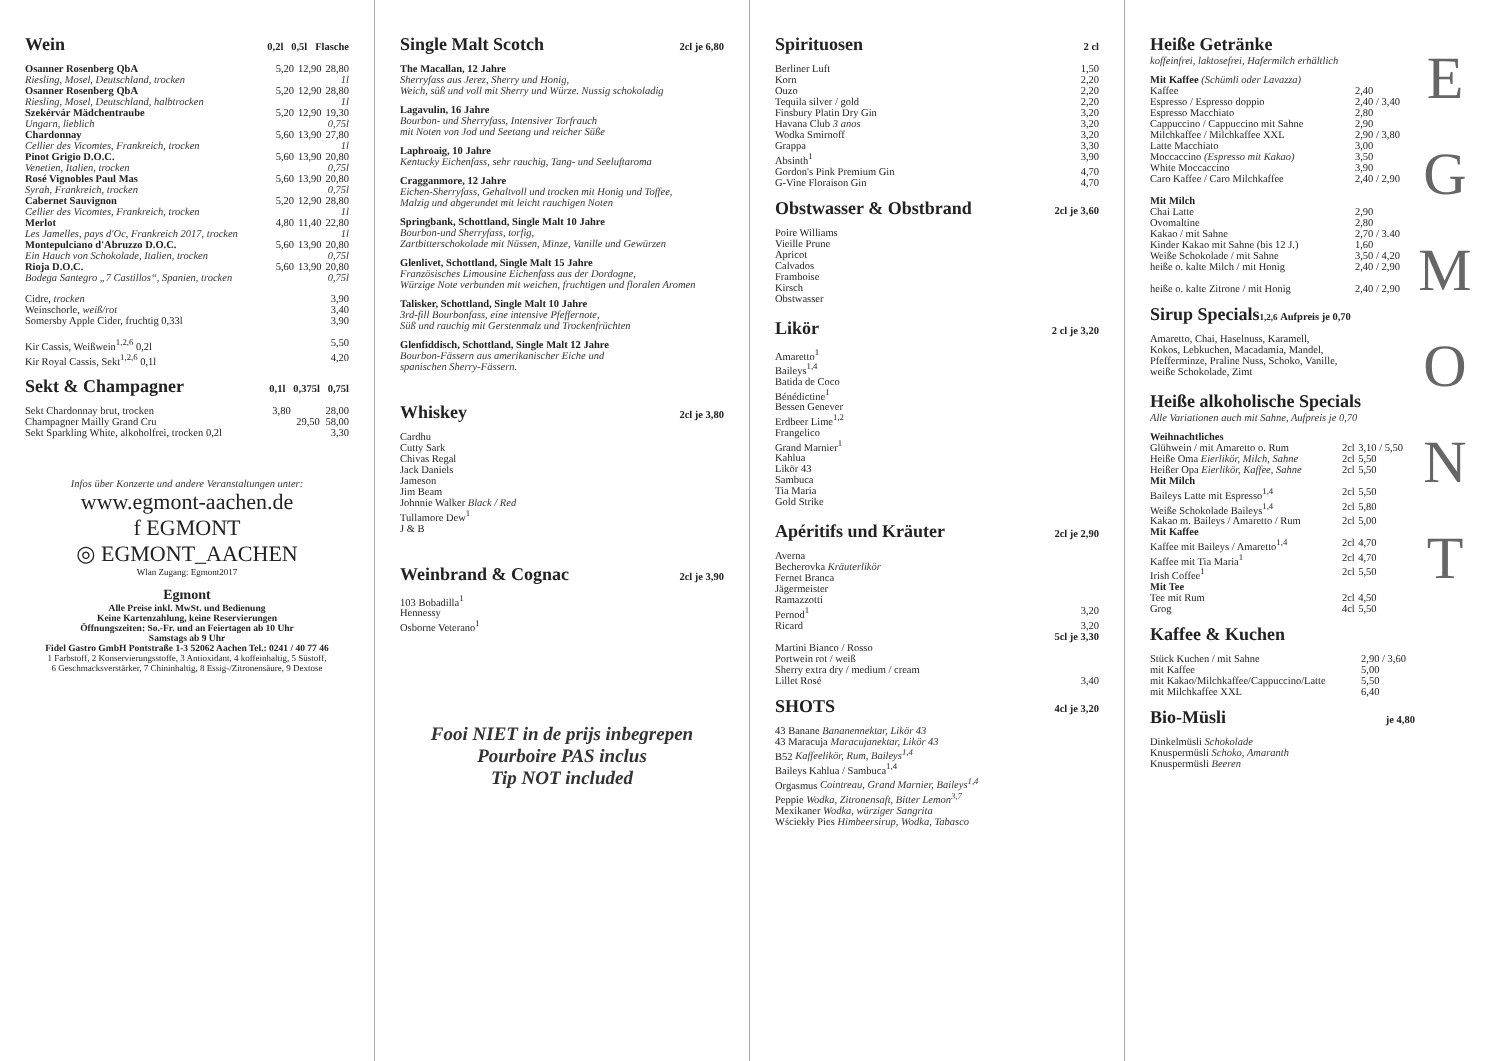Wein 0,2l 0,5l Flasche
| Osanner Rosenberg QbA | 5,20 | 12,90 | 28,80 |
| Riesling, Mosel, Deutschland, trocken | | | 1l |
| Osanner Rosenberg QbA | 5,20 | 12,90 | 28,80 |
| Riesling, Mosel, Deutschland, halbtrocken | | | 1l |
| Szekérvár Mädchentraube | 5,20 | 12,90 | 19,30 |
| Ungarn, lieblich | | | 0,75l |
| Chardonnay | 5,60 | 13,90 | 27,80 |
| Cellier des Vicomtes, Frankreich, trocken | | | 1l |
| Pinot Grigio D.O.C. | 5,60 | 13,90 | 20,80 |
| Venetien, Italien, trocken | | | 0,75l |
| Rosé Vignobles Paul Mas | 5,60 | 13,90 | 20,80 |
| Syrah, Frankreich, trocken | | | 0,75l |
| Cabernet Sauvignon | 5,20 | 12,90 | 28,80 |
| Cellier des Vicomtes, Frankreich, trocken | | | 1l |
| Merlot | 4,80 | 11,40 | 22,80 |
| Les Jamelles, pays d'Oc, Frankreich 2017, trocken | | | 1l |
| Montepulciano d'Abruzzo D.O.C. | 5,60 | 13,90 | 20,80 |
| Ein Hauch von Schokolade, Italien, trocken | | | 0,75l |
| Rioja D.O.C. | 5,60 | 13,90 | 20,80 |
| Bodega Santegro „7 Castillos“, Spanien, trocken | | | 0,75l |
| Cidre, trocken | 3,90 |
| Weinschorle, weiß/rot | 3,40 |
| Somersby Apple Cider, fruchtig 0,33l | 3,90 |
| Kir Cassis, Weißwein<sup>1,2,6</sup> 0,2l | 5,50 |
| Kir Royal Cassis, Sekt<sup>1,2,6</sup> 0,1l | 4,20 |
Sekt & Champagner 0,1l 0,375l 0,75l
| Sekt Chardonnay brut, trocken | 3,80 | | 28,00 |
| Champagner Mailly Grand Cru | | 29,50 | 58,00 |
| Sekt Sparkling White, alkoholfrei, trocken 0,2l | | | 3,30 |
Infos über Konzerte und andere Veranstaltungen unter:
www.egmont-aachen.de
f EGMONT
◎ EGMONT_AACHEN
Wlan Zugang: Egmont2017
Egmont
Alle Preise inkl. MwSt. und Bedienung
Keine Kartenzahlung, keine Reservierungen
Öffnungszeiten: So.-Fr. und an Feiertagen ab 10 Uhr
Samstags ab 9 Uhr
Fidel Gastro GmbH Pontstraße 1-3 52062 Aachen Tel.: 0241 / 40 77 46
1 Farbstoff, 2 Konservierungsstoffe, 3 Antioxidant, 4 koffeinhaltig, 5 Süstoff,
6 Geschmacksverstärker, 7 Chininhaltig, 8 Essig-/Zitronensäure, 9 Dextose
Single Malt Scotch 2cl je 6,80
The Macallan, 12 Jahre
Sherryfass aus Jerez, Sherry und Honig,
Weich, süß und voll mit Sherry und Würze. Nussig schokoladig
Lagavulin, 16 Jahre
Bourbon- und Sherryfass, Intensiver Torfrauch
mit Noten von Jod und Seetang und reicher Süße
Laphroaig, 10 Jahre
Kentucky Eichenfass, sehr rauchig, Tang- und Seeluftaroma
Cragganmore, 12 Jahre
Eichen-Sherryfass, Gehaltvoll und trocken mit Honig und Toffee,
Malzig und abgerundet mit leicht rauchigen Noten
Springbank, Schottland, Single Malt 10 Jahre
Bourbon-und Sherryfass, torfig,
Zartbitterschokolade mit Nüssen, Minze, Vanille und Gewürzen
Glenlivet, Schottland, Single Malt 15 Jahre
Französisches Limousine Eichenfass aus der Dordogne,
Würzige Note verbunden mit weichen, fruchtigen und floralen Aromen
Talisker, Schottland, Single Malt 10 Jahre
3rd-fill Bourbonfass, eine intensive Pfeffernote,
Süß und rauchig mit Gerstenmalz und Trockenfrüchten
Glenfiddisch, Schottland, Single Malt 12 Jahre
Bourbon-Fässern aus amerikanischer Eiche und
spanischen Sherry-Fässern.
Whiskey 2cl je 3,80
Cardhu
Cutty Sark
Chivas Regal
Jack Daniels
Jameson
Jim Beam
Johnnie Walker Black / Red
Tullamore Dew<sup>1</sup>
J & B
Weinbrand & Cognac 2cl je 3,90
103 Bobadilla<sup>1</sup>
Hennessy
Osborne Veterano<sup>1</sup>
Fooi NIET in de prijs inbegrepen
Pourboire PAS inclus
Tip NOT included
Spirituosen 2 cl
| Berliner Luft | 1,50 |
| Korn | 2,20 |
| Ouzo | 2,20 |
| Tequila silver / gold | 2,20 |
| Finsbury Platin Dry Gin | 3,20 |
| Havana Club 3 anos | 3,20 |
| Wodka Smirnoff | 3,20 |
| Grappa | 3,30 |
| Absinth<sup>1</sup> | 3,90 |
| Gordon's Pink Premium Gin | 4,70 |
| G-Vine Floraison Gin | 4,70 |
Obstwasser & Obstbrand 2cl je 3,60
Poire Williams
Vieille Prune
Apricot
Calvados
Framboise
Kirsch
Obstwasser
Likör 2 cl je 3,20
Amaretto<sup>1</sup>
Baileys<sup>1,4</sup>
Batida de Coco
Bénédictine<sup>1</sup>
Bessen Genever
Erdbeer Lime<sup>1,2</sup>
Frangelico
Grand Marnier<sup>1</sup>
Kahlua
Likör 43
Sambuca
Tia Maria
Gold Strike
Apéritifs und Kräuter 2cl je 2,90
| Averna | |
| Becherovka Kräuterlikör | |
| Fernet Branca | |
| Jägermeister | |
| Ramazzotti | |
| Pernod<sup>1</sup> | 3,20 |
| Ricard | 3,20 |
| | 5cl je 3,30 |
| Martini Bianco / Rosso | |
| Portwein rot / weiß | |
| Sherry extra dry / medium / cream | |
| Lillet Rosé | 3,40 |
SHOTS 4cl je 3,20
43 Banane Bananennektar, Likör 43
43 Maracuja Maracujanektar, Likör 43
B52 Kaffeelikör, Rum, Baileys<sup>1,4</sup>
Baileys Kahlua / Sambuca<sup>1,4</sup>
Orgasmus Cointreau, Grand Marnier, Baileys<sup>1,4</sup>
Peppie Wodka, Zitronensaft, Bitter Lemon<sup>3,7</sup>
Mexikaner Wodka, würziger Sangrita
Wściekły Pies Himbeersirup, Wodka, Tabasco
Heiße Getränke
koffeinfrei, laktosefrei, Hafermilch erhältlich
| Mit Kaffee (Schümli oder Lavazza) | |
| Kaffee | 2,40 |
| Espresso / Espresso doppio | 2,40 / 3,40 |
| Espresso Macchiato | 2,80 |
| Cappuccino / Cappuccino mit Sahne | 2,90 |
| Milchkaffee / Milchkaffee XXL | 2,90 / 3,80 |
| Latte Macchiato | 3,00 |
| Moccaccino (Espresso mit Kakao) | 3,50 |
| White Moccaccino | 3,90 |
| Caro Kaffee / Caro Milchkaffee | 2,40 / 2,90 |
| Mit Milch | |
| Chai Latte | 2,90 |
| Ovomaltine | 2,80 |
| Kakao / mit Sahne | 2,70 / 3.40 |
| Kinder Kakao mit Sahne (bis 12 J.) | 1,60 |
| Weiße Schokolade / mit Sahne | 3,50 / 4,20 |
| heiße o. kalte Milch / mit Honig | 2,40 / 2,90 |
| heiße o. kalte Zitrone / mit Honig | 2,40 / 2,90 |
Sirup Specials<sup>1,2,6</sup> Aufpreis je 0,70
Amaretto, Chai, Haselnuss, Karamell,
Kokos, Lebkuchen, Macadamia, Mandel,
Pfefferminze, Praline Nuss, Schoko, Vanille,
weiße Schokolade, Zimt
Heiße alkoholische Specials
Alle Variationen auch mit Sahne, Aufpreis je 0,70
| Weihnachtliches | | |
| Glühwein / mit Amaretto o. Rum | 2cl | 3,10 / 5,50 |
| Heiße Oma Eierlikör, Milch, Sahne | 2cl | 5,50 |
| Heißer Opa Eierlikör, Kaffee, Sahne | 2cl | 5,50 |
| Mit Milch | | |
| Baileys Latte mit Espresso<sup>1,4</sup> | 2cl | 5,50 |
| Weiße Schokolade Baileys<sup>1,4</sup> | 2cl | 5,80 |
| Kakao m. Baileys / Amaretto / Rum | 2cl | 5,00 |
| Mit Kaffee | | |
| Kaffee mit Baileys / Amaretto<sup>1,4</sup> | 2cl | 4,70 |
| Kaffee mit Tia Maria<sup>1</sup> | 2cl | 4,70 |
| Irish Coffee<sup>1</sup> | 2cl | 5,50 |
| Mit Tee | | |
| Tee mit Rum | 2cl | 4,50 |
| Grog | 4cl | 5,50 |
Kaffee & Kuchen
| Stück Kuchen / mit Sahne | 2,90 / 3,60 |
| mit Kaffee | 5,00 |
| mit Kakao/Milchkaffee/Cappuccino/Latte | 5,50 |
| mit Milchkaffee XXL | 6,40 |
Bio-Müsli je 4,80
Dinkelmüsli Schokolade
Knuspermüsli Schoko, Amaranth
Knuspermüsli Beeren
E
G
M
O
N
T